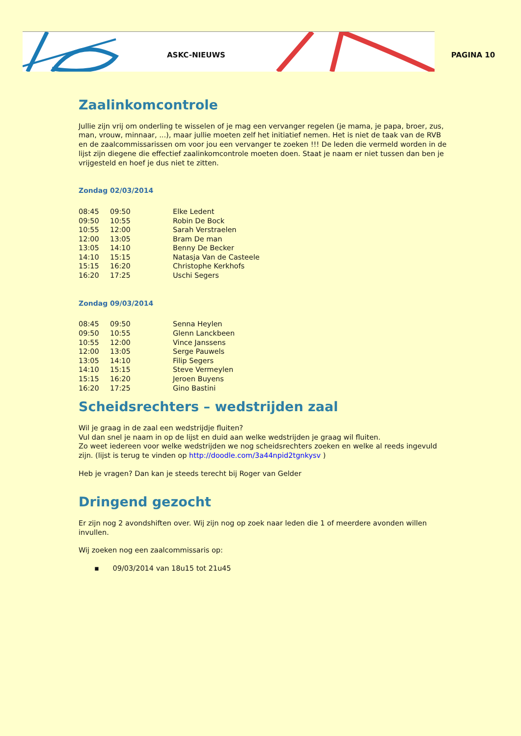ASKC-NIEUWS PAGINA 10
Zaalinkomcontrole
Jullie zijn vrij om onderling te wisselen of je mag een vervanger regelen (je mama, je papa, broer, zus, man, vrouw, minnaar, ...), maar jullie moeten zelf het initiatief nemen. Het is niet de taak van de RVB en de zaalcommissarissen om voor jou een vervanger te zoeken !!! De leden die vermeld worden in de lijst zijn diegene die effectief zaalinkomcontrole moeten doen. Staat je naam er niet tussen dan ben je vrijgesteld en hoef je dus niet te zitten.
Zondag 02/03/2014
| 08:45 | 09:50 | Elke Ledent |
| 09:50 | 10:55 | Robin De Bock |
| 10:55 | 12:00 | Sarah Verstraelen |
| 12:00 | 13:05 | Bram De man |
| 13:05 | 14:10 | Benny De Becker |
| 14:10 | 15:15 | Natasja Van de Casteele |
| 15:15 | 16:20 | Christophe Kerkhofs |
| 16:20 | 17:25 | Uschi Segers |
Zondag 09/03/2014
| 08:45 | 09:50 | Senna Heylen |
| 09:50 | 10:55 | Glenn Lanckbeen |
| 10:55 | 12:00 | Vince Janssens |
| 12:00 | 13:05 | Serge Pauwels |
| 13:05 | 14:10 | Filip Segers |
| 14:10 | 15:15 | Steve Vermeylen |
| 15:15 | 16:20 | Jeroen Buyens |
| 16:20 | 17:25 | Gino Bastini |
Scheidsrechters – wedstrijden zaal
Wil je graag in de zaal een wedstrijdje fluiten?
Vul dan snel je naam in op de lijst en duid aan welke wedstrijden je graag wil fluiten.
Zo weet iedereen voor welke wedstrijden we nog scheidsrechters zoeken en welke al reeds ingevuld zijn. (lijst is terug te vinden op http://doodle.com/3a44npid2tgnkysv )
Heb je vragen? Dan kan je steeds terecht bij Roger van Gelder
Dringend gezocht
Er zijn nog 2 avondshiften over. Wij zijn nog op zoek naar leden die 1 of meerdere avonden willen invullen.
Wij zoeken nog een zaalcommissaris op:
▪ 09/03/2014 van 18u15 tot 21u45